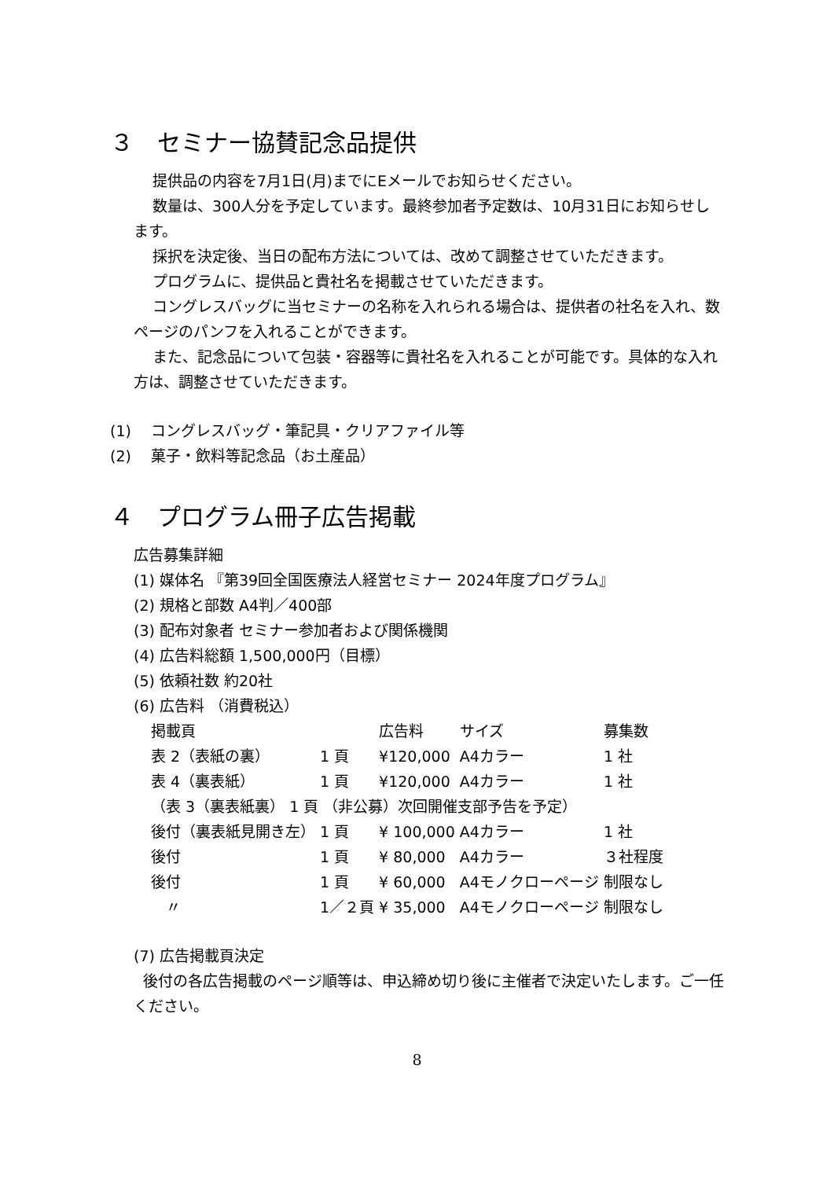３　セミナー協賛記念品提供
提供品の内容を7月1日(月)までにEメールでお知らせください。
数量は、300人分を予定しています。最終参加者予定数は、10月31日にお知らせします。
採択を決定後、当日の配布方法については、改めて調整させていただきます。
プログラムに、提供品と貴社名を掲載させていただきます。
コングレスバッグに当セミナーの名称を入れられる場合は、提供者の社名を入れ、数ページのパンフを入れることができます。
また、記念品について包装・容器等に貴社名を入れることが可能です。具体的な入れ方は、調整させていただきます。
(1)　 コングレスバッグ・筆記具・クリアファイル等
(2)　 菓子・飲料等記念品（お土産品）
４　プログラム冊子広告掲載
広告募集詳細
(1) 媒体名 『第39回全国医療法人経営セミナー 2024年度プログラム』
(2) 規格と部数 A4判／400部
(3) 配布対象者 セミナー参加者および関係機関
(4) 広告料総額 1,500,000円（目標）
(5) 依頼社数 約20社
(6) 広告料 （消費税込）
| 掲載頁 | | 広告料 | サイズ | 募集数 |
| --- | --- | --- | --- | --- |
| 表 2（表紙の裏） | 1 頁 | ¥120,000 | A4カラー | 1 社 |
| 表 4（裏表紙） | 1 頁 | ¥120,000 | A4カラー | 1 社 |
| （表 3（裏表紙裏） 1 頁 （非公募）次回開催支部予告を予定） | | | | |
| 後付（裏表紙見開き左） | 1 頁 | ¥ 100,000 | A4カラー | 1 社 |
| 後付 | 1 頁 | ¥ 80,000 | A4カラー | ３社程度 |
| 後付 | 1 頁 | ¥ 60,000 | A4モノクローページ | 制限なし |
| 〃 | 1／２頁 | ¥ 35,000 | A4モノクローページ | 制限なし |
(7) 広告掲載頁決定
後付の各広告掲載のページ順等は、申込締め切り後に主催者で決定いたします。ご一任ください。
8